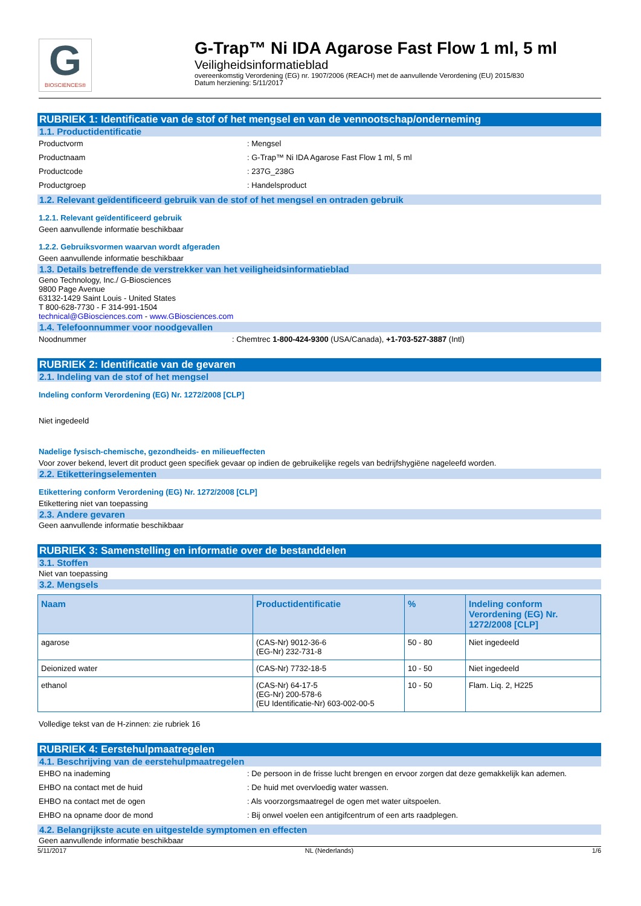G
BIOSCIENCES®
G-Trap™ Ni IDA Agarose Fast Flow 1 ml, 5 ml
Veiligheidsinformatieblad
overeenkomstig Verordening (EG) nr. 1907/2006 (REACH) met de aanvullende Verordening (EU) 2015/830
Datum herziening: 5/11/2017
RUBRIEK 1: Identificatie van de stof of het mengsel en van de vennootschap/onderneming
1.1. Productidentificatie
Productvorm: Mengsel
Productnaam: G-Trap™ Ni IDA Agarose Fast Flow 1 ml, 5 ml
Productcode: 237G_238G
Productgroep: Handelsproduct
1.2. Relevant geïdentificeerd gebruik van de stof of het mengsel en ontraden gebruik
1.2.1. Relevant geïdentificeerd gebruik
Geen aanvullende informatie beschikbaar
1.2.2. Gebruiksvormen waarvan wordt afgeraden
Geen aanvullende informatie beschikbaar
1.3. Details betreffende de verstrekker van het veiligheidsinformatieblad
Geno Technology, Inc./ G-Biosciences
9800 Page Avenue
63132-1429 Saint Louis - United States
T 800-628-7730 - F 314-991-1504
technical@GBiosciences.com - www.GBiosciences.com
1.4. Telefoonnummer voor noodgevallen
Noodnummer: Chemtrec 1-800-424-9300 (USA/Canada), +1-703-527-3887 (Intl)
RUBRIEK 2: Identificatie van de gevaren
2.1. Indeling van de stof of het mengsel
Indeling conform Verordening (EG) Nr. 1272/2008 [CLP]
Niet ingedeeld
Nadelige fysisch-chemische, gezondheids- en milieueffecten
Voor zover bekend, levert dit product geen specifiek gevaar op indien de gebruikelijke regels van bedrijfshygiëne nageleefd worden.
2.2. Etiketteringselementen
Etikettering conform Verordening (EG) Nr. 1272/2008 [CLP]
Etikettering niet van toepassing
2.3. Andere gevaren
Geen aanvullende informatie beschikbaar
RUBRIEK 3: Samenstelling en informatie over de bestanddelen
3.1. Stoffen
Niet van toepassing
3.2. Mengsels
| Naam | Productidentificatie | % | Indeling conform Verordening (EG) Nr. 1272/2008 [CLP] |
| --- | --- | --- | --- |
| agarose | (CAS-Nr) 9012-36-6 (EG-Nr) 232-731-8 | 50 - 80 | Niet ingedeeld |
| Deionized water | (CAS-Nr) 7732-18-5 | 10 - 50 | Niet ingedeeld |
| ethanol | (CAS-Nr) 64-17-5 (EG-Nr) 200-578-6 (EU Identificatie-Nr) 603-002-00-5 | 10 - 50 | Flam. Liq. 2, H225 |
Volledige tekst van de H-zinnen: zie rubriek 16
RUBRIEK 4: Eerstehulpmaatregelen
4.1. Beschrijving van de eerstehulpmaatregelen
EHBO na inademing: De persoon in de frisse lucht brengen en ervoor zorgen dat deze gemakkelijk kan ademen.
EHBO na contact met de huid: De huid met overvloedig water wassen.
EHBO na contact met de ogen: Als voorzorgsmaatregel de ogen met water uitspoelen.
EHBO na opname door de mond: Bij onwel voelen een antigifcentrum of een arts raadplegen.
4.2. Belangrijkste acute en uitgestelde symptomen en effecten
Geen aanvullende informatie beschikbaar
5/11/2017 NL (Nederlands) 1/6